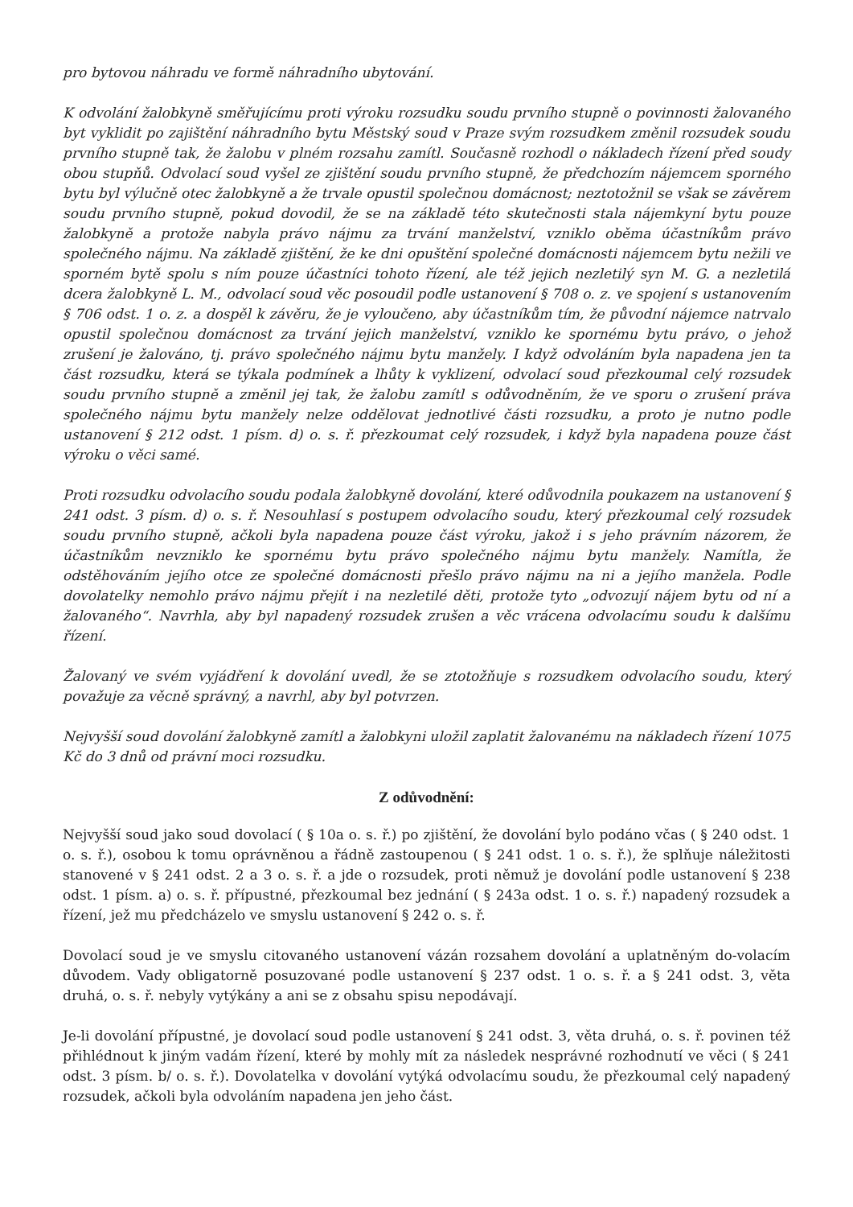pro bytovou náhradu ve formě náhradního ubytování.
K odvolání žalobkyně směřujícímu proti výroku rozsudku soudu prvního stupně o povinnosti žalovaného byt vyklidit po zajištění náhradního bytu Městský soud v Praze svým rozsudkem změnil rozsudek soudu prvního stupně tak, že žalobu v plném rozsahu zamítl. Současně rozhodl o nákladech řízení před soudy obou stupňů. Odvolací soud vyšel ze zjištění soudu prvního stupně, že předchozím nájemcem sporného bytu byl výlučně otec žalobkyně a že trvale opustil společnou domácnost; neztotožnil se však se závěrem soudu prvního stupně, pokud dovodil, že se na základě této skutečnosti stala nájemkyní bytu pouze žalobkyně a protože nabyla právo nájmu za trvání manželství, vzniklo oběma účastníkům právo společného nájmu. Na základě zjištění, že ke dni opuštění společné domácnosti nájemcem bytu nežili ve sporném bytě spolu s ním pouze účastníci tohoto řízení, ale též jejich nezletilý syn M. G. a nezletilá dcera žalobkyně L. M., odvolací soud věc posoudil podle ustanovení § 708 o. z. ve spojení s ustanovením § 706 odst. 1 o. z. a dospěl k závěru, že je vyloučeno, aby účastníkům tím, že původní nájemce natrvalo opustil společnou domácnost za trvání jejich manželství, vzniklo ke spornému bytu právo, o jehož zrušení je žalováno, tj. právo společného nájmu bytu manžely. I když odvoláním byla napadena jen ta část rozsudku, která se týkala podmínek a lhůty k vyklizení, odvolací soud přezkoumal celý rozsudek soudu prvního stupně a změnil jej tak, že žalobu zamítl s odůvodněním, že ve sporu o zrušení práva společného nájmu bytu manžely nelze oddělovat jednotlivé části rozsudku, a proto je nutno podle ustanovení § 212 odst. 1 písm. d) o. s. ř. přezkoumat celý rozsudek, i když byla napadena pouze část výroku o věci samé.
Proti rozsudku odvolacího soudu podala žalobkyně dovolání, které odůvodnila poukazem na ustanovení § 241 odst. 3 písm. d) o. s. ř. Nesouhlasí s postupem odvolacího soudu, který přezkoumal celý rozsudek soudu prvního stupně, ačkoli byla napadena pouze část výroku, jakož i s jeho právním názorem, že účastníkům nevzniklo ke spornému bytu právo společného nájmu bytu manžely. Namítla, že odstěhováním jejího otce ze společné domácnosti přešlo právo nájmu na ni a jejího manžela. Podle dovolatelky nemohlo právo nájmu přejít i na nezletilé děti, protože tyto „odvozují nájem bytu od ní a žalovaného“. Navrhla, aby byl napadený rozsudek zrušen a věc vrácena odvolacímu soudu k dalšímu řízení.
Žalovaný ve svém vyjádření k dovolání uvedl, že se ztotožňuje s rozsudkem odvolacího soudu, který považuje za věcně správný, a navrhl, aby byl potvrzen.
Nejvyšší soud dovolání žalobkyně zamítl a žalobkyni uložil zaplatit žalovanému na nákladech řízení 1075 Kč do 3 dnů od právní moci rozsudku.
Z odůvodnění:
Nejvyšší soud jako soud dovolací ( § 10a o. s. ř.) po zjištění, že dovolání bylo podáno včas ( § 240 odst. 1 o. s. ř.), osobou k tomu oprávněnou a řádně zastoupenou ( § 241 odst. 1 o. s. ř.), že splňuje náležitosti stanovené v § 241 odst. 2 a 3 o. s. ř. a jde o rozsudek, proti němuž je dovolání podle ustanovení § 238 odst. 1 písm. a) o. s. ř. přípustné, přezkoumal bez jednání ( § 243a odst. 1 o. s. ř.) napadený rozsudek a řízení, jež mu předcházelo ve smyslu ustanovení § 242 o. s. ř.
Dovolací soud je ve smyslu citovaného ustanovení vázán rozsahem dovolání a uplatněným do-volacím důvodem. Vady obligatorně posuzované podle ustanovení § 237 odst. 1 o. s. ř. a § 241 odst. 3, věta druhá, o. s. ř. nebyly vytýkány a ani se z obsahu spisu nepodávají.
Je-li dovolání přípustné, je dovolací soud podle ustanovení § 241 odst. 3, věta druhá, o. s. ř. povinen též přihlédnout k jiným vadám řízení, které by mohly mít za následek nesprávné rozhodnutí ve věci ( § 241 odst. 3 písm. b/ o. s. ř.). Dovolatelka v dovolání vytýká odvolacímu soudu, že přezkoumal celý napadený rozsudek, ačkoli byla odvoláním napadena jen jeho část.